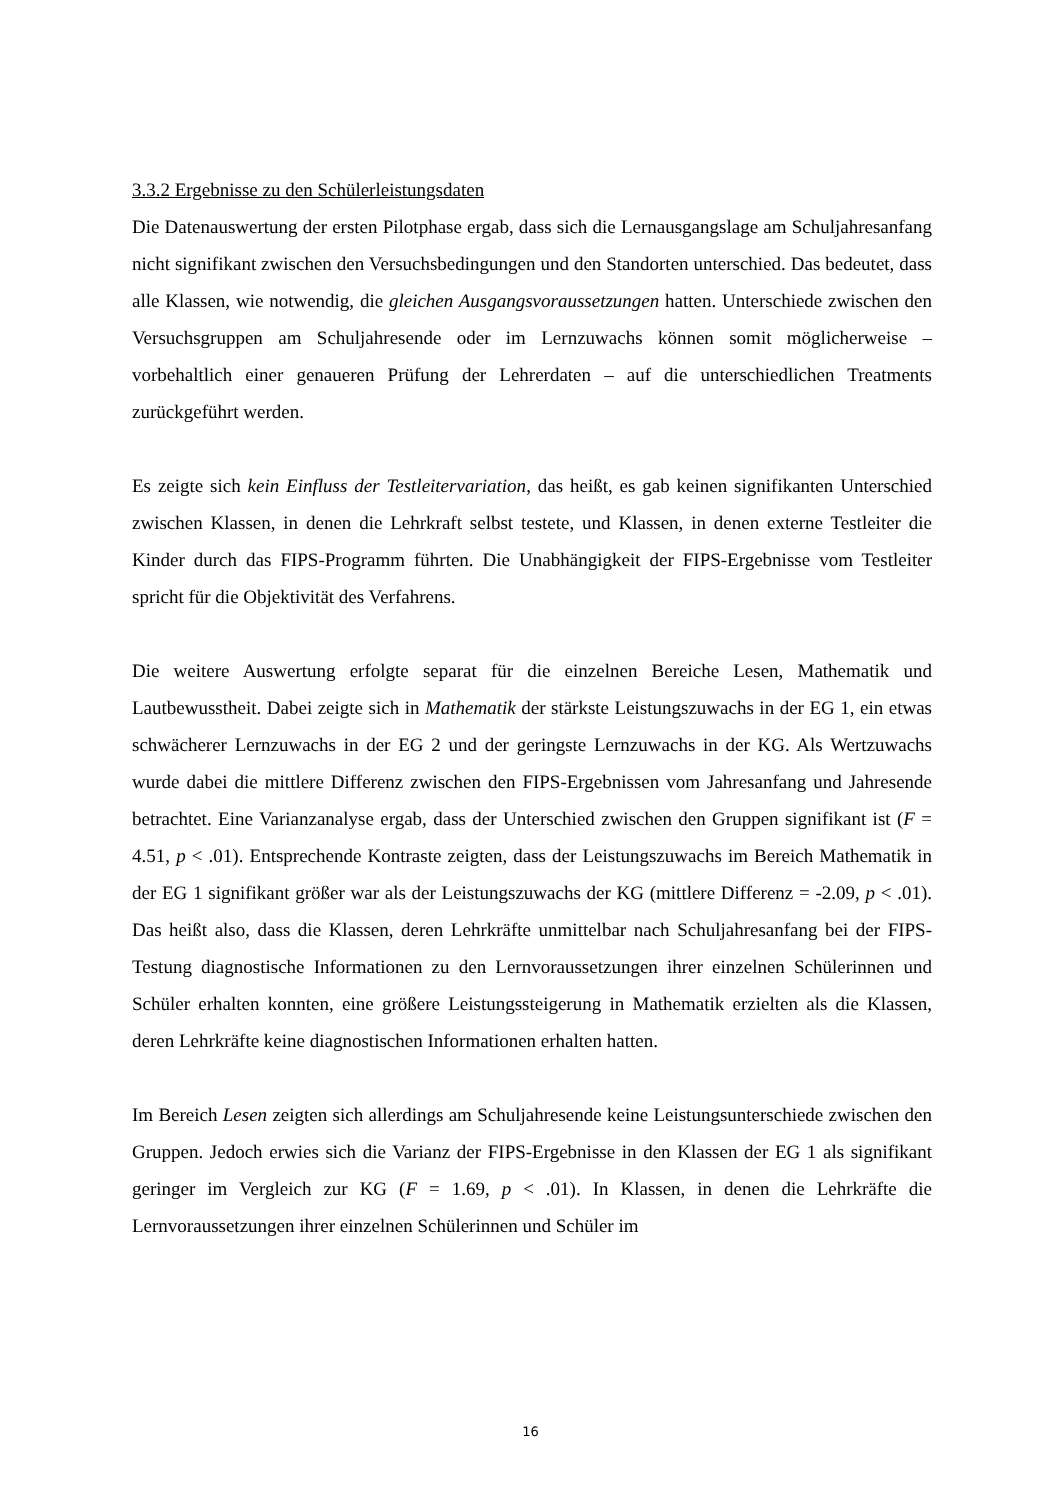3.3.2 Ergebnisse zu den Schülerleistungsdaten
Die Datenauswertung der ersten Pilotphase ergab, dass sich die Lernausgangslage am Schuljahresanfang nicht signifikant zwischen den Versuchsbedingungen und den Standorten unterschied. Das bedeutet, dass alle Klassen, wie notwendig, die gleichen Ausgangsvoraussetzungen hatten. Unterschiede zwischen den Versuchsgruppen am Schuljahresende oder im Lernzuwachs können somit möglicherweise – vorbehaltlich einer genaueren Prüfung der Lehrerdaten – auf die unterschiedlichen Treatments zurückgeführt werden.
Es zeigte sich kein Einfluss der Testleitervariation, das heißt, es gab keinen signifikanten Unterschied zwischen Klassen, in denen die Lehrkraft selbst testete, und Klassen, in denen externe Testleiter die Kinder durch das FIPS-Programm führten. Die Unabhängigkeit der FIPS-Ergebnisse vom Testleiter spricht für die Objektivität des Verfahrens.
Die weitere Auswertung erfolgte separat für die einzelnen Bereiche Lesen, Mathematik und Lautbewusstheit. Dabei zeigte sich in Mathematik der stärkste Leistungszuwachs in der EG 1, ein etwas schwächerer Lernzuwachs in der EG 2 und der geringste Lernzuwachs in der KG. Als Wertzuwachs wurde dabei die mittlere Differenz zwischen den FIPS-Ergebnissen vom Jahresanfang und Jahresende betrachtet. Eine Varianzanalyse ergab, dass der Unterschied zwischen den Gruppen signifikant ist (F = 4.51, p < .01). Entsprechende Kontraste zeigten, dass der Leistungszuwachs im Bereich Mathematik in der EG 1 signifikant größer war als der Leistungszuwachs der KG (mittlere Differenz = -2.09, p < .01). Das heißt also, dass die Klassen, deren Lehrkräfte unmittelbar nach Schuljahresanfang bei der FIPS-Testung diagnostische Informationen zu den Lernvoraussetzungen ihrer einzelnen Schülerinnen und Schüler erhalten konnten, eine größere Leistungssteigerung in Mathematik erzielten als die Klassen, deren Lehrkräfte keine diagnostischen Informationen erhalten hatten.
Im Bereich Lesen zeigten sich allerdings am Schuljahresende keine Leistungsunterschiede zwischen den Gruppen. Jedoch erwies sich die Varianz der FIPS-Ergebnisse in den Klassen der EG 1 als signifikant geringer im Vergleich zur KG (F = 1.69, p < .01). In Klassen, in denen die Lehrkräfte die Lernvoraussetzungen ihrer einzelnen Schülerinnen und Schüler im
16